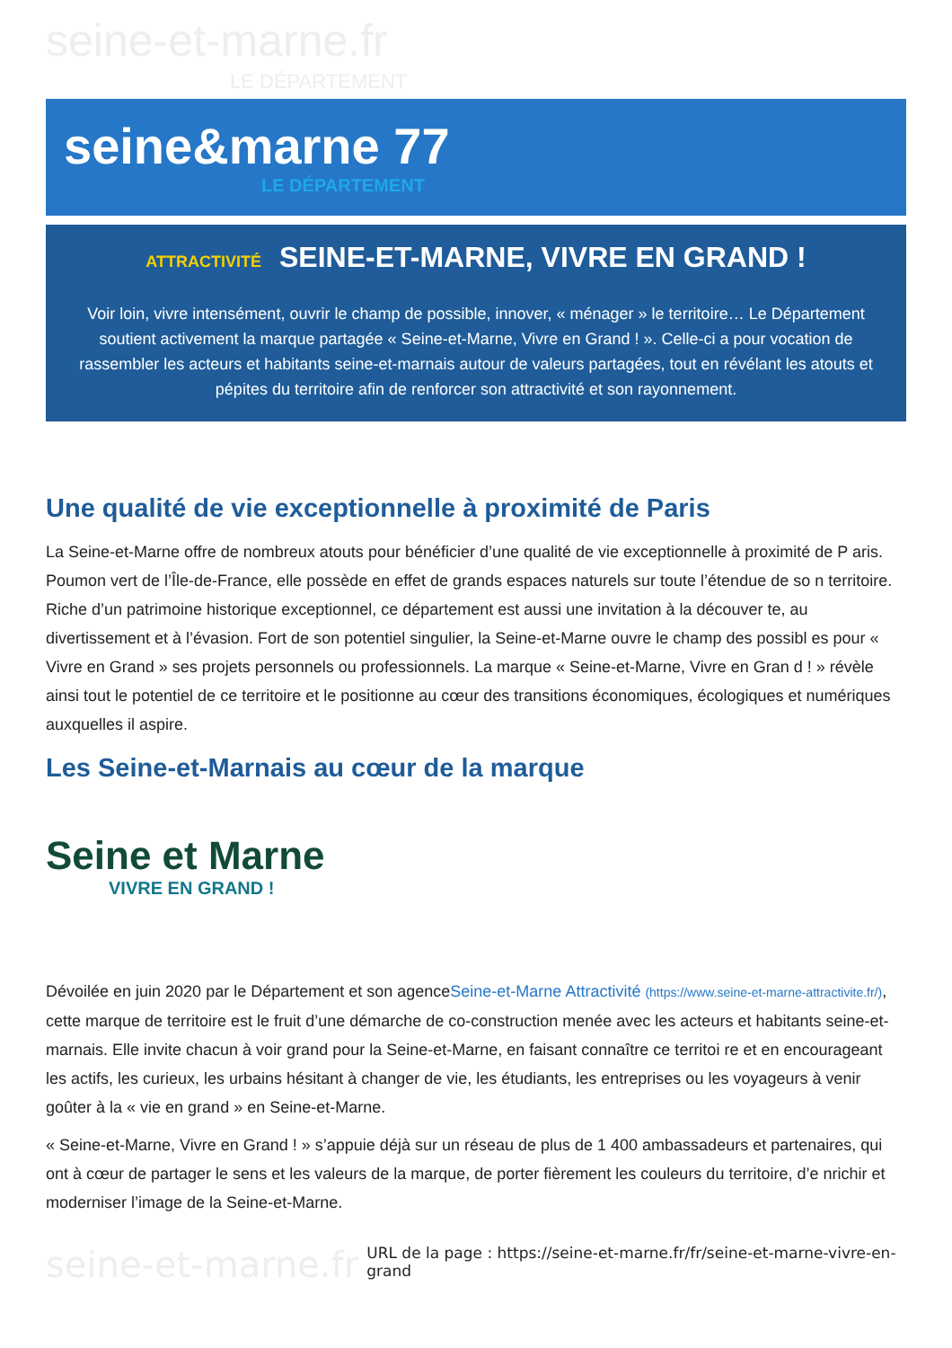seine-et-marne.fr
LE DÉPARTEMENT
seine&marne 77
LE DÉPARTEMENT
ATTRACTIVITÉ SEINE-ET-MARNE, VIVRE EN GRAND !
Voir loin, vivre intensément, ouvrir le champ de possible, innover, « ménager » le territoire… Le Département soutient activement la marque partagée « Seine-et-Marne, Vivre en Grand ! ». Celle-ci a pour vocation de rassembler les acteurs et habitants seine-et-marnais autour de valeurs partagées, tout en révélant les atouts et pépites du territoire afin de renforcer son attractivité et son rayonnement.
Une qualité de vie exceptionnelle à proximité de Paris
La Seine-et-Marne offre de nombreux atouts pour bénéficier d’une qualité de vie exceptionnelle à proximité de P aris. Poumon vert de l’Île-de-France, elle possède en effet de grands espaces naturels sur toute l’étendue de so n territoire. Riche d’un patrimoine historique exceptionnel, ce département est aussi une invitation à la découver te, au divertissement et à l’évasion. Fort de son potentiel singulier, la Seine-et-Marne ouvre le champ des possibl es pour « Vivre en Grand » ses projets personnels ou professionnels. La marque « Seine-et-Marne, Vivre en Gran d ! » révèle ainsi tout le potentiel de ce territoire et le positionne au cœur des transitions économiques, écologiques et numériques auxquelles il aspire.
Les Seine-et-Marnais au cœur de la marque
Seine et Marne
VIVRE EN GRAND !
Dévoilée en juin 2020 par le Département et son agenceSeine-et-Marne Attractivité (https://www.seine-et-marne-attractivite.fr/), cette marque de territoire est le fruit d’une démarche de co-construction menée avec les acteurs et habitants seine-et-marnais. Elle invite chacun à voir grand pour la Seine-et-Marne, en faisant connaître ce territoi re et en encourageant les actifs, les curieux, les urbains hésitant à changer de vie, les étudiants, les entreprises ou les voyageurs à venir goûter à la « vie en grand » en Seine-et-Marne.
« Seine-et-Marne, Vivre en Grand ! » s’appuie déjà sur un réseau de plus de 1 400 ambassadeurs et partenaires, qui ont à cœur de partager le sens et les valeurs de la marque, de porter fièrement les couleurs du territoire, d’e nrichir et moderniser l’image de la Seine-et-Marne.
seine-et-marne.fr
URL de la page : https://seine-et-marne.fr/fr/seine-et-marne-vivre-en-grand